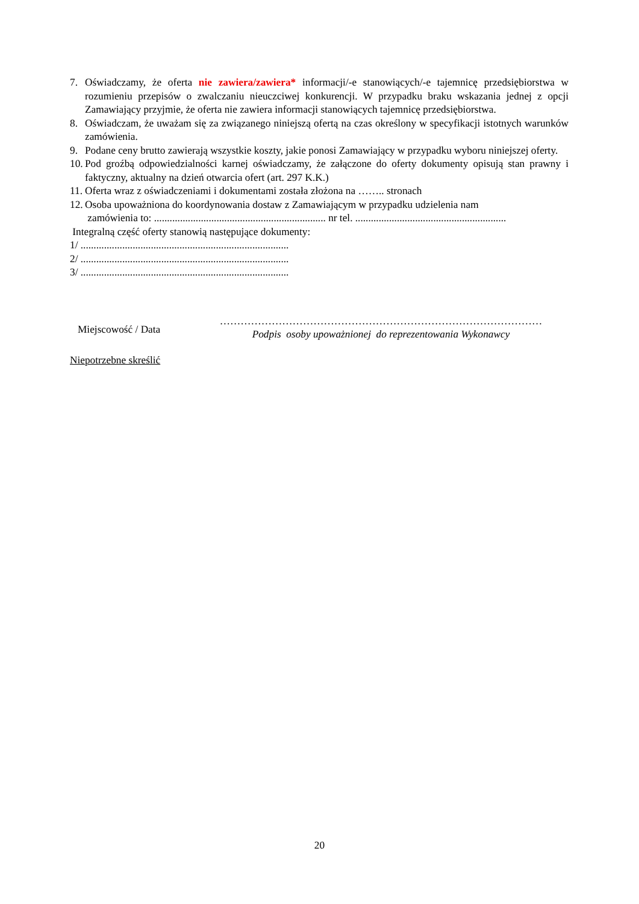7. Oświadczamy, że oferta nie zawiera/zawiera* informacji/-e stanowiących/-e tajemnicę przedsiębiorstwa w rozumieniu przepisów o zwalczaniu nieuczciwej konkurencji. W przypadku braku wskazania jednej z opcji Zamawiający przyjmie, że oferta nie zawiera informacji stanowiących tajemnicę przedsiębiorstwa.
8. Oświadczam, że uważam się za związanego niniejszą ofertą na czas określony w specyfikacji istotnych warunków zamówienia.
9. Podane ceny brutto zawierają wszystkie koszty, jakie ponosi Zamawiający w przypadku wyboru niniejszej oferty.
10. Pod groźbą odpowiedzialności karnej oświadczamy, że załączone do oferty dokumenty opisują stan prawny i faktyczny, aktualny na dzień otwarcia ofert (art. 297 K.K.)
11. Oferta wraz z oświadczeniami i dokumentami została złożona na …….. stronach
12. Osoba upoważniona do koordynowania dostaw z Zamawiającym w przypadku udzielenia nam
zamówienia to: .................................................................. nr tel. ..........................................................
Integralną część oferty stanowią następujące dokumenty:
1/ ................................................................................
2/ ................................................................................
3/ ................................................................................
Miejscowość / Data
…………………………………………………………………………………
Podpis osoby upoważnionej do reprezentowania Wykonawcy
Niepotrzebne skreślić
20